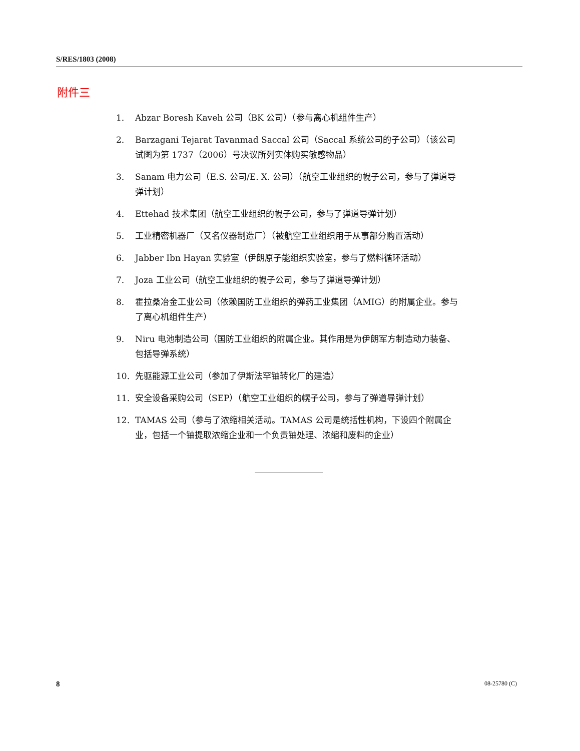S/RES/1803 (2008)
附件三
1. Abzar Boresh Kaveh 公司（BK 公司）（参与离心机组件生产）
2. Barzagani Tejarat Tavanmad Saccal 公司（Saccal 系统公司的子公司）（该公司试图为第 1737（2006）号决议所列实体购买敏感物品）
3. Sanam 电力公司（E.S. 公司/E. X. 公司）（航空工业组织的幌子公司，参与了弹道导弹计划）
4. Ettehad 技术集团（航空工业组织的幌子公司，参与了弹道导弹计划）
5. 工业精密机器厂（又名仪器制造厂）（被航空工业组织用于从事部分购置活动）
6. Jabber Ibn Hayan 实验室（伊朗原子能组织实验室，参与了燃料循环活动）
7. Joza 工业公司（航空工业组织的幌子公司，参与了弹道导弹计划）
8. 霍拉桑冶金工业公司（依赖国防工业组织的弹药工业集团（AMIG）的附属企业。参与了离心机组件生产）
9. Niru 电池制造公司（国防工业组织的附属企业。其作用是为伊朗军方制造动力装备、包括导弹系统）
10. 先驱能源工业公司（参加了伊斯法罕铀转化厂的建造）
11. 安全设备采购公司（SEP）（航空工业组织的幌子公司，参与了弹道导弹计划）
12. TAMAS 公司（参与了浓缩相关活动。TAMAS 公司是统括性机构，下设四个附属企业，包括一个铀提取浓缩企业和一个负责铀处理、浓缩和废料的企业）
8 08-25780 (C)